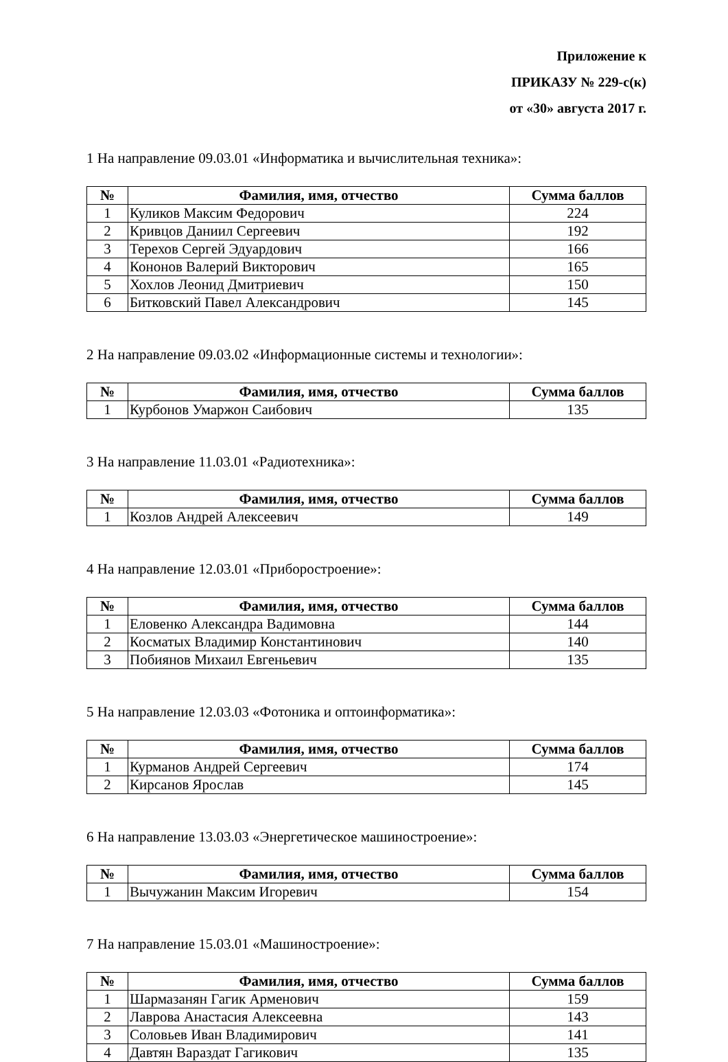Приложение к
ПРИКАЗУ № 229-с(к)
от «30» августа 2017 г.
1 На направление 09.03.01 «Информатика и вычислительная техника»:
| № | Фамилия, имя, отчество | Сумма баллов |
| --- | --- | --- |
| 1 | Куликов Максим Федорович | 224 |
| 2 | Кривцов Даниил Сергеевич | 192 |
| 3 | Терехов Сергей Эдуардович | 166 |
| 4 | Кононов Валерий Викторович | 165 |
| 5 | Хохлов Леонид Дмитриевич | 150 |
| 6 | Битковский Павел Александрович | 145 |
2 На направление 09.03.02 «Информационные системы и технологии»:
| № | Фамилия, имя, отчество | Сумма баллов |
| --- | --- | --- |
| 1 | Курбонов Умаржон Саибович | 135 |
3 На направление 11.03.01 «Радиотехника»:
| № | Фамилия, имя, отчество | Сумма баллов |
| --- | --- | --- |
| 1 | Козлов Андрей Алексеевич | 149 |
4 На направление 12.03.01 «Приборостроение»:
| № | Фамилия, имя, отчество | Сумма баллов |
| --- | --- | --- |
| 1 | Еловенко Александра Вадимовна | 144 |
| 2 | Косматых Владимир Константинович | 140 |
| 3 | Побиянов Михаил Евгеньевич | 135 |
5 На направление 12.03.03 «Фотоника и оптоинформатика»:
| № | Фамилия, имя, отчество | Сумма баллов |
| --- | --- | --- |
| 1 | Курманов Андрей Сергеевич | 174 |
| 2 | Кирсанов Ярослав | 145 |
6 На направление 13.03.03 «Энергетическое машиностроение»:
| № | Фамилия, имя, отчество | Сумма баллов |
| --- | --- | --- |
| 1 | Вычужанин Максим Игоревич | 154 |
7 На направление 15.03.01 «Машиностроение»:
| № | Фамилия, имя, отчество | Сумма баллов |
| --- | --- | --- |
| 1 | Шармазанян Гагик Арменович | 159 |
| 2 | Лаврова Анастасия Алексеевна | 143 |
| 3 | Соловьев Иван Владимирович | 141 |
| 4 | Давтян Вараздат Гагикович | 135 |